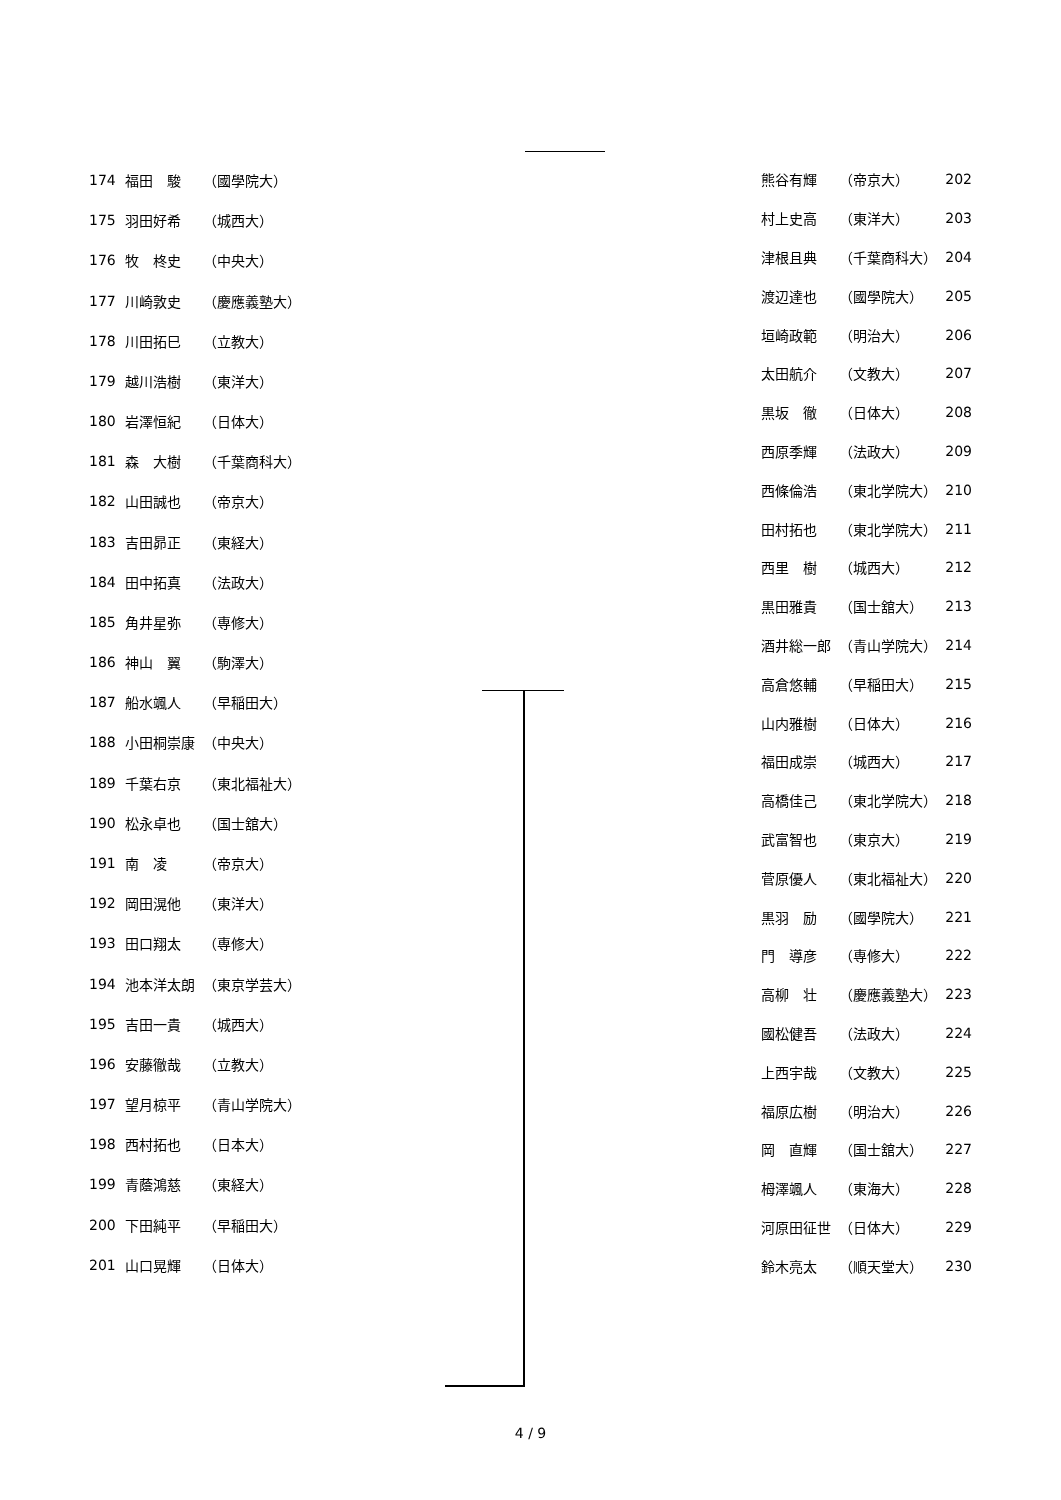| 174 | 福田 駿 | （國學院大） |
| 175 | 羽田好希 | （城西大） |
| 176 | 牧 柊史 | （中央大） |
| 177 | 川崎敦史 | （慶應義塾大） |
| 178 | 川田拓巳 | （立教大） |
| 179 | 越川浩樹 | （東洋大） |
| 180 | 岩澤恒紀 | （日体大） |
| 181 | 森 大樹 | （千葉商科大） |
| 182 | 山田誠也 | （帝京大） |
| 183 | 吉田昴正 | （東経大） |
| 184 | 田中拓真 | （法政大） |
| 185 | 角井星弥 | （専修大） |
| 186 | 神山 翼 | （駒澤大） |
| 187 | 船水颯人 | （早稲田大） |
| 188 | 小田桐崇康 | （中央大） |
| 189 | 千葉右京 | （東北福祉大） |
| 190 | 松永卓也 | （国士舘大） |
| 191 | 南 凌 | （帝京大） |
| 192 | 岡田滉他 | （東洋大） |
| 193 | 田口翔太 | （専修大） |
| 194 | 池本洋太朗 | （東京学芸大） |
| 195 | 吉田一貴 | （城西大） |
| 196 | 安藤徹哉 | （立教大） |
| 197 | 望月椋平 | （青山学院大） |
| 198 | 西村拓也 | （日本大） |
| 199 | 青蔭鴻慈 | （東経大） |
| 200 | 下田純平 | （早稲田大） |
| 201 | 山口晃輝 | （日体大） |
| 熊谷有輝 | （帝京大） | 202 |
| 村上史高 | （東洋大） | 203 |
| 津根且典 | （千葉商科大） | 204 |
| 渡辺達也 | （國學院大） | 205 |
| 垣崎政範 | （明治大） | 206 |
| 太田航介 | （文教大） | 207 |
| 黒坂 徹 | （日体大） | 208 |
| 西原季輝 | （法政大） | 209 |
| 西條倫浩 | （東北学院大） | 210 |
| 田村拓也 | （東北学院大） | 211 |
| 西里 樹 | （城西大） | 212 |
| 黒田雅貴 | （国士舘大） | 213 |
| 酒井総一郎 | （青山学院大） | 214 |
| 高倉悠輔 | （早稲田大） | 215 |
| 山内雅樹 | （日体大） | 216 |
| 福田成崇 | （城西大） | 217 |
| 高橋佳己 | （東北学院大） | 218 |
| 武富智也 | （東京大） | 219 |
| 菅原優人 | （東北福祉大） | 220 |
| 黒羽 励 | （國學院大） | 221 |
| 門 導彦 | （専修大） | 222 |
| 高柳 壮 | （慶應義塾大） | 223 |
| 國松健吾 | （法政大） | 224 |
| 上西宇哉 | （文教大） | 225 |
| 福原広樹 | （明治大） | 226 |
| 岡 直輝 | （国士舘大） | 227 |
| 栂澤颯人 | （東海大） | 228 |
| 河原田征世 | （日体大） | 229 |
| 鈴木亮太 | （順天堂大） | 230 |
4 / 9